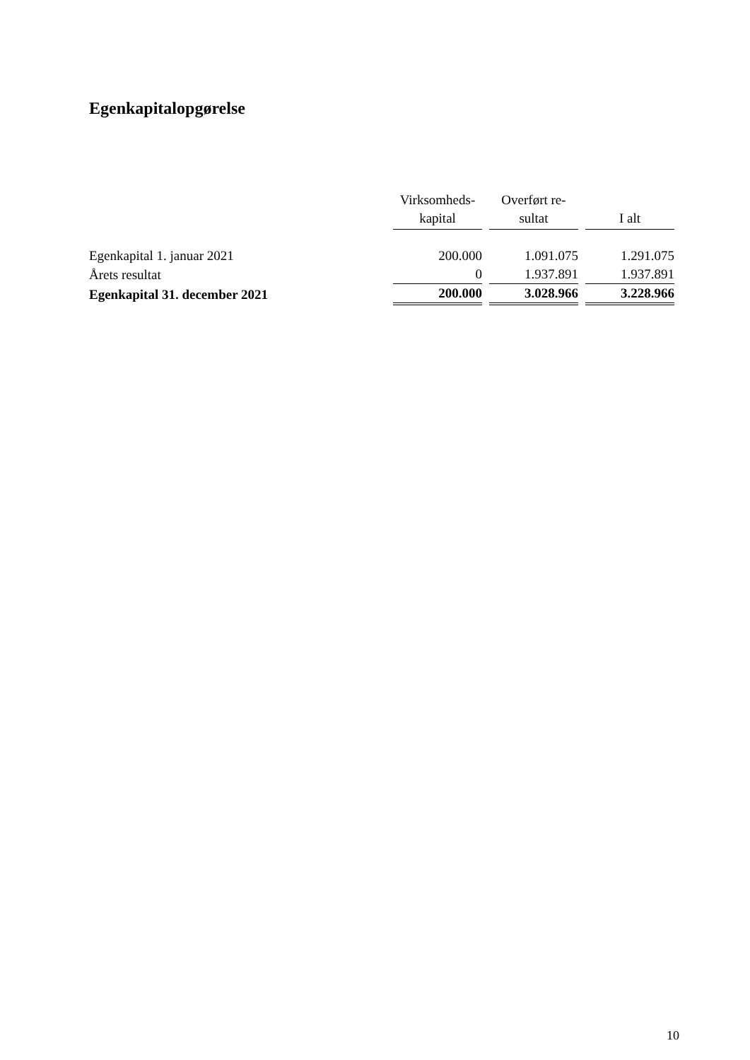Egenkapitalopgørelse
| | Virksomheds- kapital | Overført re- sultat | I alt |
| --- | --- | --- | --- |
| Egenkapital 1. januar 2021 | 200.000 | 1.091.075 | 1.291.075 |
| Årets resultat | 0 | 1.937.891 | 1.937.891 |
| Egenkapital 31. december 2021 | 200.000 | 3.028.966 | 3.228.966 |
10